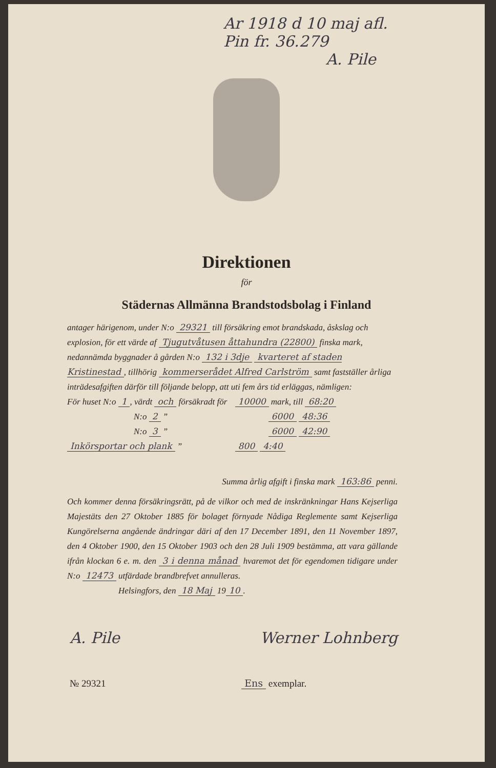Ar 1918 d 10 maj afl.
Pin fr. 36.279
A. Pile
Direktionen
för
Städernas Allmänna Brandstodsbolag i Finland
antager härigenom, under N:o 29321 till försäkring emot brandskada, åskslag och explosion, för ett värde af Tjugutvåtusen åttahundra (22800) finska mark, nedannämda byggnader å gården N:o 132 i 3dje kvarteret af staden Kristinestad, tillhörig kommerserådet Alfred Carlström samt fastställer årliga inträdesafgiften därför till följande belopp, att uti fem års tid erläggas, nämligen:
För huset N:o 1, värdt och försäkradt för 10000 mark, till 68:20
N:o 2 ” 6000 48:36
N:o 3 ” 6000 42:90
Inkörsportar och plank ” 800 4:40
Summa årlig afgift i finska mark 163:86 penni.
Och kommer denna försäkringsrätt, på de vilkor och med de inskränkningar Hans Kejserliga Majestäts den 27 Oktober 1885 för bolaget förnyade Nådiga Reglemente samt Kejserliga Kungörelserna angående ändringar däri af den 17 December 1891, den 11 November 1897, den 4 Oktober 1900, den 15 Oktober 1903 och den 28 Juli 1909 bestämma, att vara gällande ifrån klockan 6 e. m. den 3 i denna månad hvaremot det för egendomen tidigare under N:o 12473 utfärdade brandbrefvet annulleras.
Helsingfors, den 18 Maj 19 10.
A. Pile Werner Lohnberg
№ 29321 Ens exemplar.